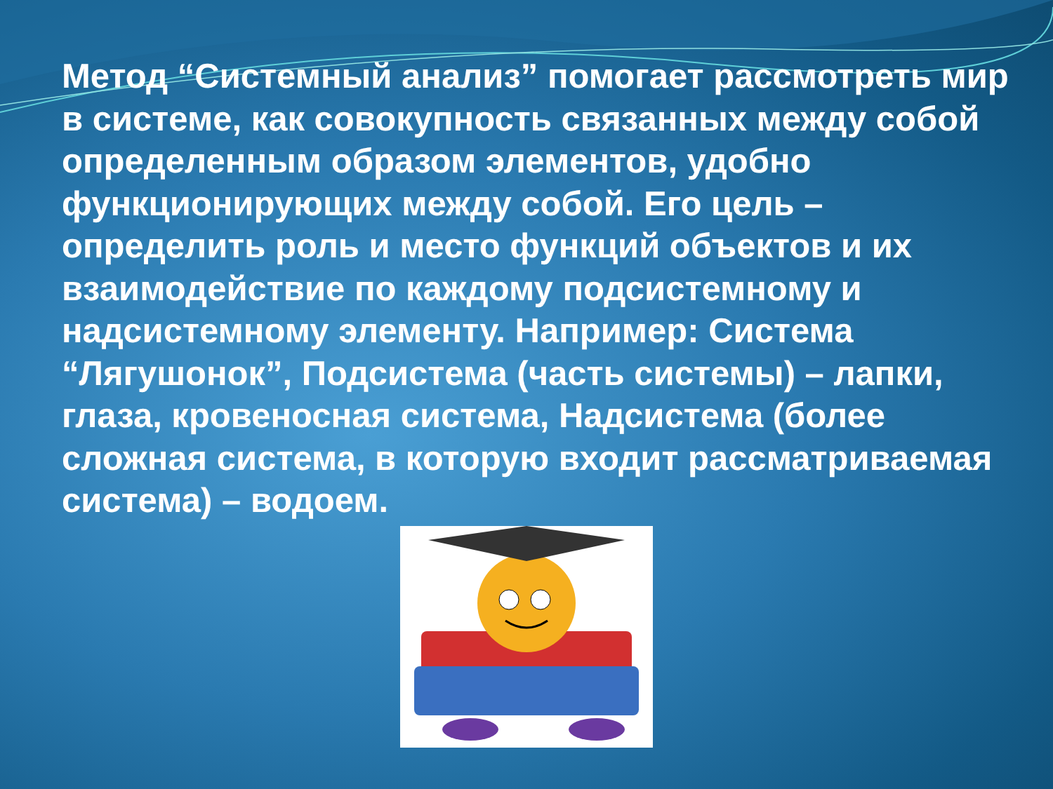Метод “Системный анализ” помогает рассмотреть мир в системе, как совокупность связанных между собой определенным образом элементов, удобно функционирующих между собой. Его цель – определить роль и место функций объектов и их взаимодействие по каждому подсистемному и надсистемному элементу. Например: Система “Лягушонок”, Подсистема (часть системы) – лапки, глаза, кровеносная система, Надсистема (более сложная система, в которую входит рассматриваемая система) – водоем.